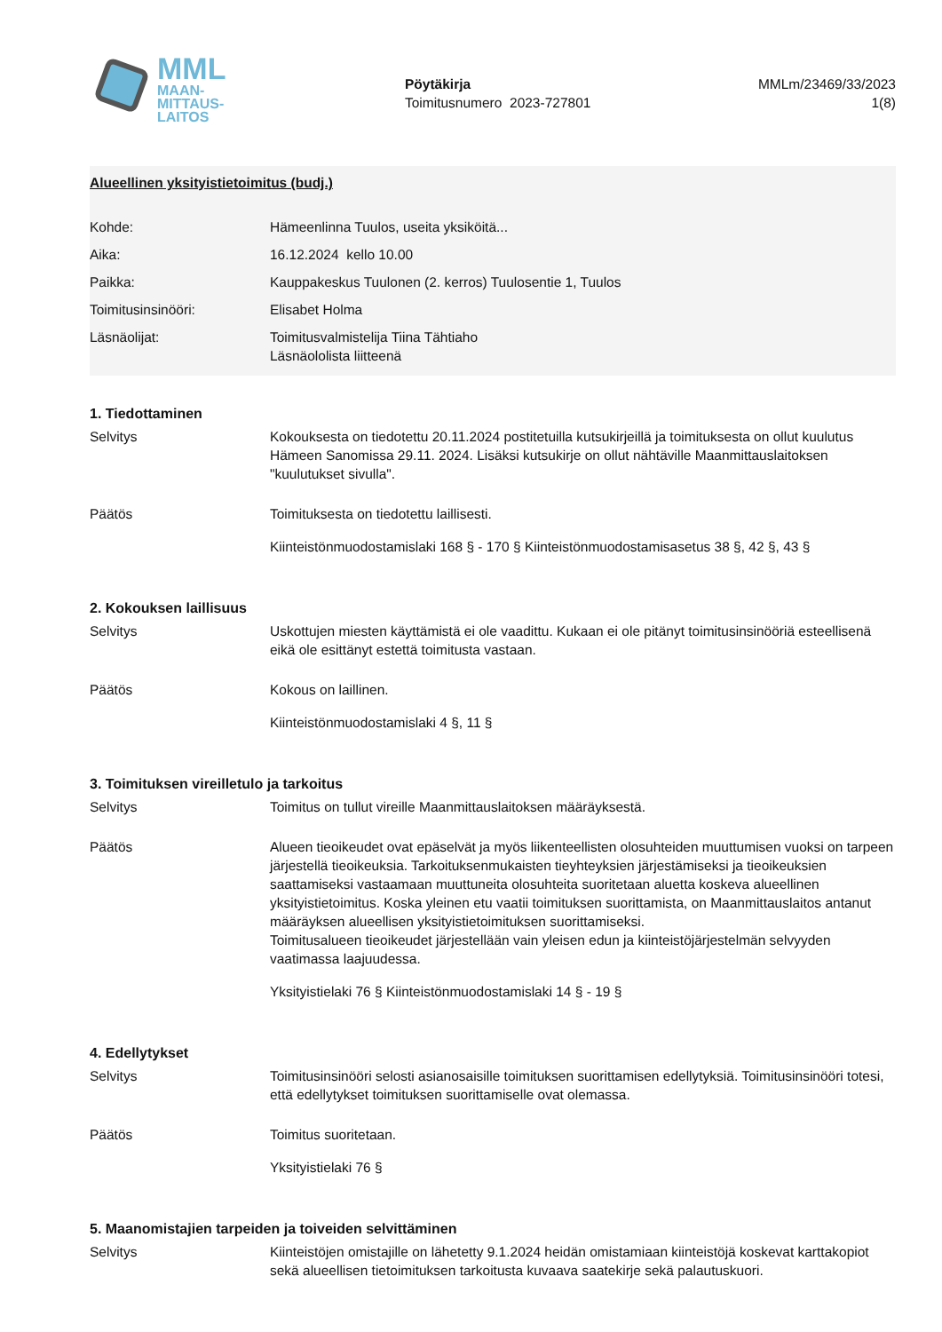MML
MAAN-
MITTAUS-
LAITOS
Pöytäkirja
Toimitusnumero 2023-727801
MMLm/23469/33/2023
1(8)
Alueellinen yksityistietoimitus (budj.)
Kohde: Hämeenlinna Tuulos, useita yksiköitä...
Aika: 16.12.2024 kello 10.00
Paikka: Kauppakeskus Tuulonen (2. kerros) Tuulosentie 1, Tuulos
Toimitusinsinööri: Elisabet Holma
Läsnäolijat: Toimitusvalmistelija Tiina Tähtiaho
Läsnäololista liitteenä
1. Tiedottaminen
Selvitys Kokouksesta on tiedotettu 20.11.2024 postitetuilla kutsukirjeillä ja toimituksesta on ollut kuulutus Hämeen Sanomissa 29.11. 2024. Lisäksi kutsukirje on ollut nähtäville Maanmittauslaitoksen "kuulutukset sivulla".
Päätös Toimituksesta on tiedotettu laillisesti.
Kiinteistönmuodostamislaki 168 § - 170 § Kiinteistönmuodostamisasetus 38 §, 42 §, 43 §
2. Kokouksen laillisuus
Selvitys Uskottujen miesten käyttämistä ei ole vaadittu. Kukaan ei ole pitänyt toimitusinsinööriä esteellisenä eikä ole esittänyt estettä toimitusta vastaan.
Päätös Kokous on laillinen.
Kiinteistönmuodostamislaki 4 §, 11 §
3. Toimituksen vireilletulo ja tarkoitus
Selvitys Toimitus on tullut vireille Maanmittauslaitoksen määräyksestä.
Päätös Alueen tieoikeudet ovat epäselvät ja myös liikenteellisten olosuhteiden muuttumisen vuoksi on tarpeen järjestellä tieoikeuksia. Tarkoituksenmukaisten tieyhteyksien järjestämiseksi ja tieoikeuksien saattamiseksi vastaamaan muuttuneita olosuhteita suoritetaan aluetta koskeva alueellinen yksityistietoimitus. Koska yleinen etu vaatii toimituksen suorittamista, on Maanmittauslaitos antanut määräyksen alueellisen yksityistietoimituksen suorittamiseksi.
Toimitusalueen tieoikeudet järjestellään vain yleisen edun ja kiinteistöjärjestelmän selvyyden vaatimassa laajuudessa.
Yksityistielaki 76 § Kiinteistönmuodostamislaki 14 § - 19 §
4. Edellytykset
Selvitys Toimitusinsinööri selosti asianosaisille toimituksen suorittamisen edellytyksiä. Toimitusinsinööri totesi, että edellytykset toimituksen suorittamiselle ovat olemassa.
Päätös Toimitus suoritetaan.
Yksityistielaki 76 §
5. Maanomistajien tarpeiden ja toiveiden selvittäminen
Selvitys Kiinteistöjen omistajille on lähetetty 9.1.2024 heidän omistamiaan kiinteistöjä koskevat karttakopiot sekä alueellisen tietoimituksen tarkoitusta kuvaava saatekirje sekä palautuskuori.